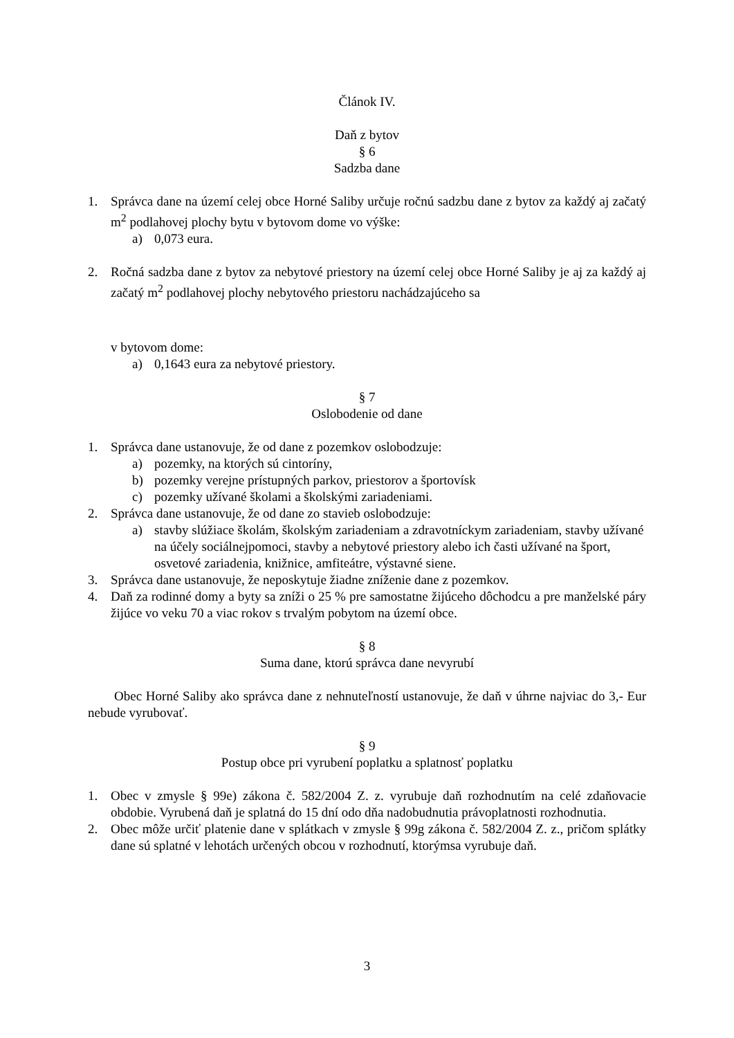Článok IV.
Daň z bytov
§ 6
Sadzba dane
1. Správca dane na území celej obce Horné Saliby určuje ročnú sadzbu dane z bytov za každý aj začatý m<sup>2</sup> podlahovej plochy bytu v bytovom dome vo výške:
a) 0,073 eura.
2. Ročná sadzba dane z bytov za nebytové priestory na území celej obce Horné Saliby je aj za každý aj začatý m<sup>2</sup> podlahovej plochy nebytového priestoru nachádzajúceho sa
v bytovom dome:
a) 0,1643 eura za nebytové priestory.
§ 7
Oslobodenie od dane
1. Správca dane ustanovuje, že od dane z pozemkov oslobodzuje:
a) pozemky, na ktorých sú cintoríny,
b) pozemky verejne prístupných parkov, priestorov a športovísk
c) pozemky užívané školami a školskými zariadeniami.
2. Správca dane ustanovuje, že od dane zo stavieb oslobodzuje:
a) stavby slúžiace školám, školským zariadeniam a zdravotníckym zariadeniam, stavby užívané na účely sociálnejpomoci, stavby a nebytové priestory alebo ich časti užívané na šport, osvetové zariadenia, knižnice, amfiteátre, výstavné siene.
3. Správca dane ustanovuje, že neposkytuje žiadne zníženie dane z pozemkov.
4. Daň za rodinné domy a byty sa zníži o 25 % pre samostatne žijúceho dôchodcu a pre manželské páry žijúce vo veku 70 a viac rokov s trvalým pobytom na území obce.
§ 8
Suma dane, ktorú správca dane nevyrubí
Obec Horné Saliby ako správca dane z nehnuteľností ustanovuje, že daň v úhrne najviac do 3,- Eur nebude vyrubovať.
§ 9
Postup obce pri vyrubení poplatku a splatnosť poplatku
1. Obec v zmysle § 99e) zákona č. 582/2004 Z. z. vyrubuje daň rozhodnutím na celé zdaňovacie obdobie. Vyrubená daň je splatná do 15 dní odo dňa nadobudnutia právoplatnosti rozhodnutia.
2. Obec môže určiť platenie dane v splátkach v zmysle § 99g zákona č. 582/2004 Z. z., pričom splátky dane sú splatné v lehotách určených obcou v rozhodnutí, ktorýmsa vyrubuje daň.
3